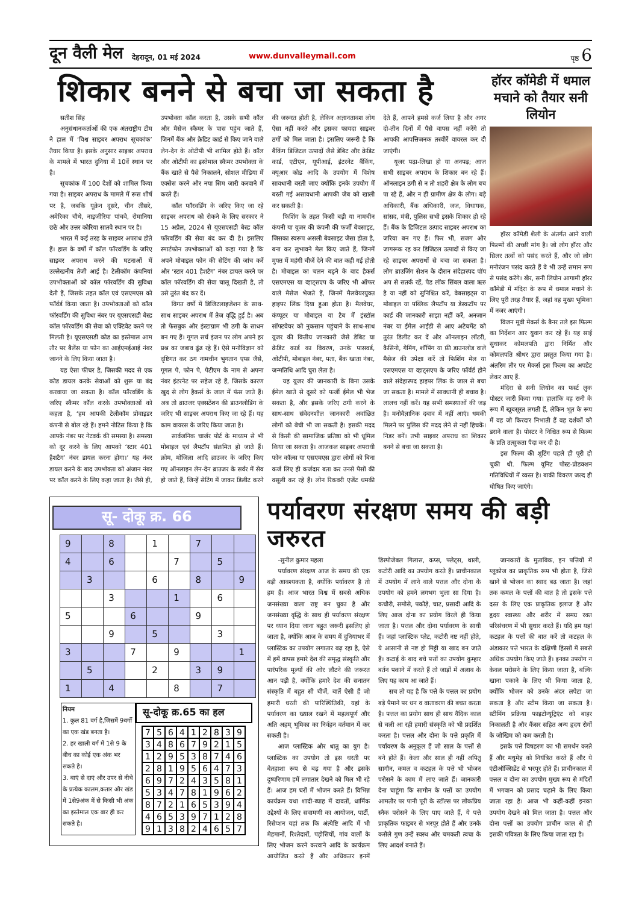दून वैली मेल देहरादून, 01 मई 2024 www.dunvalleymail.com पृष्ठ 6
शिकार बनने से बचा जा सकता है
सतीश सिंह
अनुसंधानकर्ताओं की एक अंतराष्ट्रीय टीम ने हाल में ‘विश्व साइबर अपराध सूचकांक’ तैयार किया है। इसके अनुसार साइबर अपराध के मामले में भारत दुनिया में 10वें स्थान पर है।
सूचकांक में 100 देशों को शामिल किया गया है। साइबर अपराध के मामले में रूस शीर्ष पर है, जबकि यूक्रेन दूसरे, चीन तीसरे, अमेरिका चौथे, नाइजीरिया पांचवे, रोमानिया छठे और उत्तर कोरिया सातवे स्थान पर है।
भारत में कई तरह के साइबर अपराध होते हैं। हाल के वर्षों में कॉल फॉरवर्डिंग के जरिए साइबर अपराध करने की घटनाओं में उल्लेखनीय तेजी आई है। टेलीकॉम कंपनियां उपभोक्ताओं को कॉल फॉरवर्डिंग की सुविधा देती हैं, जिसके तहत कॉल एवं एसएमएस को फॉर्वर्ड किया जाता है। उपभोक्ताओं को कॉल फॉरवर्डिंग की सुविधा नंबर पर यूएसएसडी बेस्ड कॉल फॉरवर्डिंग की सेवा को एक्टिवेट करने पर मिलती है। यूएसएसडी कोड का इस्तेमाल आम तौर पर बैलेंस या फोन का आईएमईआई नंबर जानने के लिए किया जाता है।
यह ऐसा फीचर है, जिसकी मदद से एक कोड डायल करके सेवाओं को शुरू या बंद करवाया जा सकता है। कॉल फॉरवर्डिंग के जरिए स्कैमर कॉल करके उपभोक्ताओं को कहता है, ‘हम आपकी टेलीकॉम प्रोवाइडर कंपनी से बोल रहे हैं। हमने नोटिस किया है कि आपके नंबर पर नेटवर्क की समस्या है। समस्या को दूर करने के लिए आपको ‘स्टार 401 हैशटैग’ नंबर डायल करना होगा।’ यह नंबर डायल करने के बाद उपभोक्ता को अंजान नंबर पर कॉल करने के लिए कहा जाता है। जैसे ही, उपभोक्ता कॉल करता है, उसके सभी कॉल और मैसेज स्कैमर के पास पहुंच जाते हैं, जिनमें बैंक और क्रेडिट कार्ड से किए जाने वाले लेन-देन के ओटीपी भी शामिल होते हैं। कॉल और ओटीपी का इस्तेमाल स्कैमर उपभोक्ता के बैंक खाते से पैसे निकालने, सोशल मीडिया में एक्सेस करने और नया सिम जारी करवाने में करते हैं।
कॉल फॉरवर्डिंग के जरिए किए जा रहे साइबर अपराध को रोकने के लिए सरकार ने 15 अप्रैल, 2024 से यूएसएसडी बेस्ड कॉल फॉरवर्डिंग की सेवा बंद कर दी है। इसलिए स्मार्टफोन उपभोक्ताओं को कहा गया है कि अपने मोबाइल फोन की सेटिंग की जांच करें और ‘स्टार 401 हैशटैग’ नंबर डायल करने पर कॉल फॉरवर्डिंग की सेवा चालू दिखती है, तो उसे तुरंत बंद कर दें।
विगत वर्षो में डिजिटलाइजेशन के साथ-साथ साइबर अपराध में तेज वृद्धि हुई है। अब तो फेसबुक और इंस्टाग्राम भी ठगी के साधन बन गए हैं। गूगल सर्च इंजन पर लोग अपने हर प्रश्न का जबाव ढूंढ रहे हैं। ऐसे मनोविज्ञान को दृष्टिगत कर ठग नामचीन भुगतान एप्स जैसे, गूगल पे, फोन पे, पेटीएम के नाम से अपना नंबर इंटरनेट पर सहेज रहे हैं, जिसके कारण खुद से लोग हैकर्स के जाल में फंस जाते हैं। अब तो ब्राउजर एक्सटेंशन की डाउनलोडिंग के जरिए भी साइबर अपराध किए जा रहे हैं। यह काम वायरस के जरिए किया जाता है।
सार्वजनिक चार्जर पोर्ट के माध्यम से भी मोबाइल एवं लैपटॉप संक्रमित हो जाते हैं। क्रोम, मोजिला आदि ब्राउजर के जरिए किए गए ऑनलाइन लेन-देन ब्राउजर के सर्वर में सेव हो जाते हैं, जिन्हें सेटिंग में जाकर डिलीट करने की जरूरत होती है, लेकिन अज्ञानतावश लोग ऐसा नहीं करते और इसका फायदा साइबर ठगों को मिल जाता है। इसलिए जरूरी है कि बैंकिंग डिजिटल उत्पादों जैसे डेबिट और क्रेडिट कार्ड, एटीएम, यूपीआई, इंटरनेट बैंकिंग, क्यूआर कोड आदि के उपयोग में विशेष सावधानी बरती जाए क्योंकि इनके उपयोग में बरती गई असावधानी आपकी जेब को खाली कर सकती है।
फिशिंग के तहत किसी बड़ी या नामचीन कंपनी या यूजर की कंपनी की फर्जी बेवसाइट, जिसका स्वरूप असली बेवसाइट जैसा होता है, बना कर लुभावने मेल किए जाते हैं, जिनमें मुफ्त में महंगी चीजें देने की बात कही गई होती है। मोबाइल का चलन बढ़ने के बाद हैकर्स एसएमएस या व्हाट्सएप के जरिए भी ऑफर वाले मैसेज भेजते हैं, जिनमें मैलवेयरयुक्त हाइपर लिंक दिया हुआ होता है। मैलवेयर, कंप्यूटर या मोबाइल या टैब में इंस्टॉल सॉफ्टवेयर को नुकसान पहुंचाने के साथ-साथ यूजर की वित्तीय जानकारी जैसे डेबिट या क्रेडिट कार्ड का विवरण, उनके पासवर्ड, ओटीपी, मोबाइल नंबर, पता, बैंक खाता नंबर, जन्मतिथि आदि चुरा लेता है।
यह यूजर की जानकारी के बिना उसके ईमेल खाते से दूसरे को फर्जी ईमेल भी भेज सकता है, और इसके जरिए ठगी करने के साथ-साथ संवेदनशील जानकारी अवांछित लोगों को बेची भी जा सकती है। इसकी मदद से किसी की सामाजिक प्रतिष्ठा को भी धूमिल किया जा सकता है। आजकल साइबर अपराधी फोन कॉल्स या एसएमएस द्वारा लोगों को बिना कर्ज लिए ही कर्जदार बता कर उनसे पैसों की वसूली कर रहे हैं। लोन रिकवरी एजेंट धमकी देते हैं, आपने हमसे कर्ज लिया है और अगर दो-तीन दिनों में पैसे वापस नहीं करेंगे तो आपकी आपत्तिजनक तस्वीरें वायरल कर दी जाएंगी।
यूजर पढ़ा-लिखा हो या अनपढ़; आज सभी साइबर अपराध के शिकार बन रहे हैं। ऑनलाइन ठगी से न तो शहरी क्षेत्र के लोग बच पा रहे हैं, और न ही ग्रामीण क्षेत्र के लोग। बड़े अधिकारी, बैंक अधिकारी, जज, विधायक, सांसद, मंत्री, पुलिस सभी इसके शिकार हो रहे हैं। बैंक के डिजिटल उत्पाद साइबर अपराध का जरिया बन गए हैं। फिर भी, सजग और जागरूक रह कर डिजिटल उत्पादों से किए जा रहे साइबर अपराधों से बचा जा सकता है। लोग ब्राउजिंग सेशन के दौरान संदेहास्पद पॉप अप से सतर्क रहें, पैड लॉक सिंबल वाला ऋरु है या नहीं को सुनिश्चित करें, वेबसाइट्स या मोबाइल या पब्लिक लैपटॉप या डेस्कटॉप पर कार्ड की जानकारी साझा नहीं करें, अनजान नंबर या ईमेल आईडी से आए अटैचमेंट को तुरंत डिलीट कर दें और ऑनलाइन लॉटरी, कैसिनो, गेमिंग, शॉपिंग या फ्री डाउनलोड वाले मैसेज की उपेक्षा करें तो फिशिंग मेल या एसएमएस या व्हाट्सएप के जरिए फॉर्वर्ड होने वाले संदेहास्पद हाइपर लिंक के जाल से बचा जा सकता है। मामले में सावधानी ही बचाव है। लालच नहीं करें। यह सभी समस्याओं की जड़ है। मनोवैज्ञानिक दबाव में नहीं आएं। धमकी मिलने पर पुलिस की मदद लेने से नहीं हिचकें। निडर बनें। तभी साइबर अपराध का शिकार बनने से बचा जा सकता है।
हॉरर कॉमेडी में धमाल मचाने को तैयार सनी लियोन
हॉरर कॉमेडी शैली के अंतर्गत आने वाली फिल्मों की अच्छी मांग है। जो लोग हॉरर और थ्रिलर तत्वों को पसंद करते हैं, और जो लोग मनोरंजन पसंद करते हैं वे भी उन्हें समान रूप से पसंद करेंगे। खैर, सनी लियोन आगामी हॉरर कॉमेडी में मंदिरा के रूप में धमाल मचाने के लिए पूरी तरह तैयार हैं, जहां वह मुख्य भूमिका में नजर आएंगी।
विजन मूवी मेकर्स के बैनर तले इस फिल्म का निर्देशन आर युवान कर रहे हैं। यह साई सुधाकर कोमलपति द्वारा निर्मित और कोमलपति श्रीधर द्वारा प्रस्तुत किया गया है। अंतरिम तौर पर मेकर्स इस फिल्म का अपडेट लेकर आए हैं.
मंदिरा से सनी लियोन का फर्स्ट लुक पोस्टर जारी किया गया। हालांकि वह रानी के रूप में खूबसूरत लगती हैं, लेकिन भूत के रूप में वह जो किरदार निभाती हैं वह दर्शकों को डराने वाला है। पोस्टर ने निश्चित रूप से फिल्म के प्रति उत्सुकता पैदा कर दी है।
इस फिल्म की शूटिंग पहले ही पूरी हो चुकी थी. फिल्म यूनिट पोस्ट-प्रोडक्शन गतिविधियों में व्यस्त है। बाकी विवरण जल्द ही घोषित किए जाएंगे।
सू- दोकू क्र. 66
| 9 | | 8 | | 1 | | 7 | | |
| 4 | | 6 | | | 7 | | 5 | |
| | 3 | | | 6 | | 8 | | 9 |
| | | 3 | | | 1 | | 6 | |
| 5 | | | 6 | | | 9 | | |
| | | 9 | | 5 | | | 3 | |
| 3 | | | 7 | | 9 | | | 1 |
| | 5 | | | 2 | | 3 | 9 | |
| 1 | | 4 | | | 8 | | 7 | |
नियम
1. कुल 81 वर्ग है,जिसमें 9वर्गो का एक खंड बनता है।
2. हर खाली वर्ग में 1से 9 के बीच का कोई एक अंक भर सकते है।
3. बाएं से दाएं और उपर से नीचे के प्रत्येक कालम,कतार और खंड में 1से9अंक में से किसी भी अंक का इस्तेमाल एक बार ही कर सकते है।
सू-दोकू क्र.65 का हल
| 7 | 5 | 6 | 4 | 1 | 2 | 8 | 3 | 9 |
| 3 | 4 | 8 | 6 | 7 | 9 | 2 | 1 | 5 |
| 1 | 2 | 9 | 5 | 3 | 8 | 7 | 4 | 6 |
| 2 | 8 | 1 | 9 | 5 | 6 | 4 | 7 | 3 |
| 6 | 9 | 7 | 2 | 4 | 3 | 5 | 8 | 1 |
| 5 | 3 | 4 | 7 | 8 | 1 | 9 | 6 | 2 |
| 8 | 7 | 2 | 1 | 6 | 5 | 3 | 9 | 4 |
| 4 | 6 | 5 | 3 | 9 | 7 | 1 | 2 | 8 |
| 9 | 1 | 3 | 8 | 2 | 4 | 6 | 5 | 7 |
पर्यावरण संरक्षण समय की बड़ी जरुरत
-सुनील कुमार महला
पर्यावरण संरक्षण आज के समय की एक बड़ी आवश्यकता है, क्योंकि पर्यावरण है तो हम हैं। आज भारत विश्व में सबसे अधिक जनसंख्या वाला राष्ट्र बन चुका है और जनसंख्या वृद्धि के साथ ही पर्यावरण संरक्षण पर ध्यान दिया जाना बहुत जरूरी इसलिए हो जाता है, क्योंकि आज के समय में दुनियाभर में प्लास्टिक का उपयोग लगातार बढ़ रहा है, ऐसे में हमें वापस हमारे देश की समृद्ध संस्कृति और पारंपरिक मूल्यों की ओर लौटने की जरूरत आन पड़ी है, क्योंकि हमारे देश की सनातन संस्कृति में बहुत सी चीजें, बातें ऐसी हैं जो हमारी धरती की पारिस्थितिकी, यहां के पर्यावरण का ख्याल रखने में महत्वपूर्ण और अति अहम् भूमिका का निर्वहन वर्तमान में कर सकती है।
आज प्लास्टिक और धातु का युग है। प्लास्टिक का उपयोग तो इस धरती पर बेतहाशा रूप से बढ़ गया है और इसके दुष्परिणाम हमें लगातार देखने को मिल भी रहे हैं। आज हम घरों में भोजन करते हैं। विभिन्न कार्यक्रम यथा शादी-ब्याह में दावतों, धार्मिक उद्देश्यों के लिए सवामणी का आयोजन, पार्टी, रिसेप्शन यहां तक कि अंत्येष्टि आदि में भी मेहमानों, रिश्तेदारों, पड़ोसियों, गांव वालों के लिए भोजन करने करवाने आदि के कार्यक्रम आयोजित करते हैं और अधिकतर इनमें डिस्पोजेबल गिलास, कप्स, फ्लेट्स, थाली, कटोरी आदि का उपयोग करते हैं। प्राचीनकाल में उपयोग में लाने वाले पत्तल और दोना के उपयोग को हमने लगभग भुला सा दिया है। कचौरी, समोसे, पकौड़े, चाट, प्रसादी आदि के लिए आज दोना का प्रयोग विरले ही किया जाता है। पत्तल और दोना पर्यावरण के साथी हैं। जहां प्लास्टिक प्लेट, कटोरी नष्ट नहीं होते, ये आसानी से नष्ट हो मिट्टी या खाद बन जाते हैं। कटाई के बाद बचे पत्तों का उपयोग कुम्हार बर्तन पकाने में करते हैं तो जाड़ों में अलाव के लिए यह काम आ जाते हैं।
सच तो यह है कि पत्ते के पत्तल का प्रयोग बड़े पैमाने पर धन व वातावरण की बचत करता है। पत्तल का प्रयोग साथ ही साथ वैदिक काल से चली आ रही हमारी संस्कृति को भी प्रदर्शित करता है। पत्तल और दोना के पत्ते प्रकृति में पर्यावरण के अनुकूल हैं जो साल के पत्तों से बने होते हैं। केला और साल ही नहीं अपितु सागौन, कमल व कटहल के पत्ते भी भोजन परोसने के काम में लाए जाते हैं। जानकारी देना चाहूंगा कि सागौन के पत्तों का उपयोग आमतौर पर पानी पूरी के स्टॉल्स पर लोकप्रिय स्नैक परोसने के लिए पाए जाते हैं, ये पत्ते प्राकृतिक फाइबर से भरपूर होते हैं और उनके कसैले गुण उन्हें स्वस्थ और चमकती त्वचा के लिए आदर्श बनाते हैं।
जानकारों के मुताबिक, इन पत्तियों में ग्लूकोज का प्राकृतिक रूप भी होता है, जिसे खाने से भोजन का स्वाद बढ़ जाता है। जहां तक कमल के पत्तों की बात है तो इसके पत्ते दस्त के लिए एक प्राकृतिक इलाज हैं और हृदय स्वास्थ्य और शरीर में समग्र रक्त परिसंचरण में भी सुधार करते हैं। यदि हम यहां कटहल के पत्तों की बात करें तो कटहल के अंडाकार पत्ते भारत के दक्षिणी हिस्सों में सबसे अधिक उपयोग किए जाते हैं। इनका उपयोग न केवल परोसने के लिए किया जाता है, बल्कि खाना पकाने के लिए भी किया जाता है, क्योंकि भोजन को उनके अंदर लपेटा जा सकता है और स्टीम किया जा सकता है। स्टीमिंग प्रक्रिया फाइटोन्यूट्रिएंट को बाहर निकालती है और कैंसर सहित अन्य हृदय रोगों के जोखिम को कम करती है।
इसके पत्ते विषहरण का भी समर्थन करते हैं और मधुमेह को नियंत्रित करते हैं और ये एंटीऑक्सिडेंट से भरपूर होते हैं। प्राचीनकाल में पत्तल व दोना का उपयोग मुख्य रूप से मंदिरों में भगवान को प्रसाद चढ़ाने के लिए किया जाता रहा है। आज भी कहीं-कहीं इनका उपयोग देखने को मिल जाता है। पत्तल और दोना पत्तों का उपयोग प्राचीन काल से ही इसकी पवित्रता के लिए किया जाता रहा है।